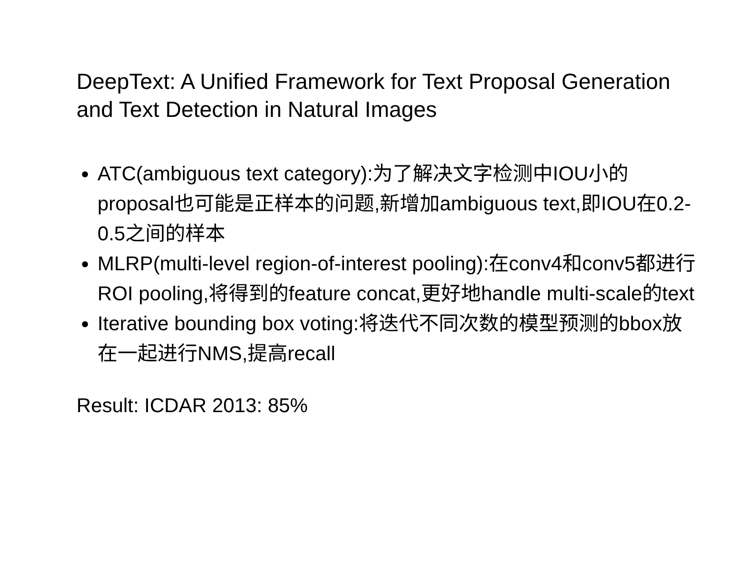DeepText: A Unified Framework for Text Proposal Generation and Text Detection in Natural Images
ATC(ambiguous text category):为了解决文字检测中IOU小的proposal也可能是正样本的问题,新增加ambiguous text,即IOU在0.2-0.5之间的样本
MLRP(multi-level region-of-interest pooling):在conv4和conv5都进行ROI pooling,将得到的feature concat,更好地handle multi-scale的text
Iterative bounding box voting:将迭代不同次数的模型预测的bbox放在一起进行NMS,提高recall
Result: ICDAR 2013: 85%